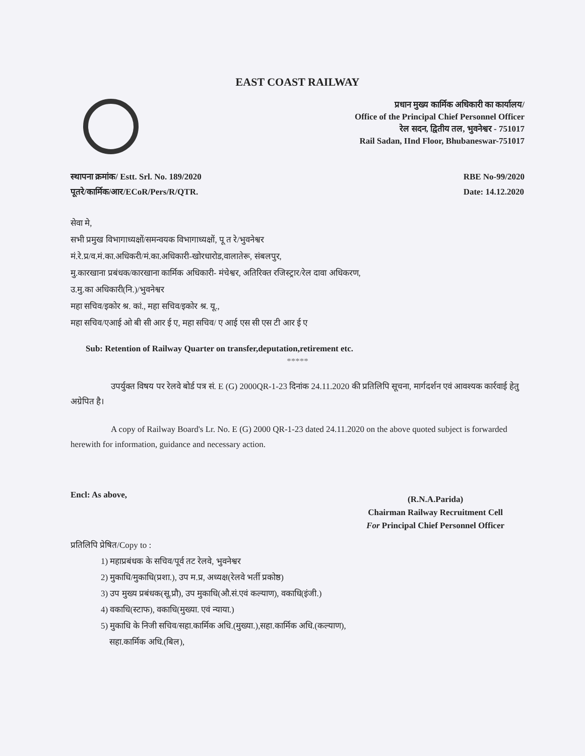EAST COAST RAILWAY
प्रधान मुख्य कार्मिक अधिकारी का कार्यालय/
Office of the Principal Chief Personnel Officer
रेल सदन, द्वितीय तल, भुवनेश्वर - 751017
Rail Sadan, IInd Floor, Bhubaneswar-751017
स्थापना क्रमांक/ Estt. Srl. No. 189/2020
पूतरे/कार्मिक/आर/ECoR/Pers/R/QTR.
RBE No-99/2020
Date: 14.12.2020
सेवा मे,
सभी प्रमुख विभागाध्यक्षों/समन्वयक विभागाध्यक्षों, पू त रे/भुवनेश्वर
मं.रे.प्र/व.मं.का.अधिकरी/मं.का.अधिकारी-खोरधारोड,वालातेरू, संबलपुर,
मु.कारखाना प्रबंधक/कारखाना कार्मिक अधिकारी- मंचेश्वर, अतिरिक्त रजिस्ट्रार/रेल दावा अधिकरण,
उ.मु.का अधिकारी(नि.)/भुवनेश्वर
महा सचिव/इकोर श्र. कां., महा सचिव/इकोर श्र. यू.,
महा सचिव/एआई ओ बी सी आर ई ए, महा सचिव/ ए आई एस सी एस टी आर ई ए
Sub: Retention of Railway Quarter on transfer,deputation,retirement etc.
*****
उपर्युक्त विषय पर रेलवे बोर्ड पत्र सं. E (G) 2000QR-1-23 दिनांक 24.11.2020 की प्रतिलिपि सूचना, मार्गदर्शन एवं आवश्यक कार्रवाई हेतु अग्रेपित है।
A copy of Railway Board's Lr. No. E (G) 2000 QR-1-23 dated 24.11.2020 on the above quoted subject is forwarded herewith for information, guidance and necessary action.
Encl: As above,
(R.N.A.Parida)
Chairman Railway Recruitment Cell
For Principal Chief Personnel Officer
प्रतिलिपि प्रेषित/Copy to :
1) महाप्रबंधक के सचिव/पूर्व तट रेलवे, भुवनेश्वर
2) मुकाधि/मुकाधि(प्रशा.), उप म.प्र, अध्यक्ष(रेलवे भर्ती प्रकोष्ठ)
3) उप मुख्य प्रबंधक(सू.प्रौ), उप मुकाधि(औ.सं.एवं कल्याण), वकाधि(इंजी.)
4) वकाधि(स्टाफ), वकाधि(मुख्या. एवं न्याया.)
5) मुकाधि के निजी सचिव/सहा.कार्मिक अधि.(मुख्या.),सहा.कार्मिक अधि.(कल्याण),
सहा.कार्मिक अधि.(बिल),